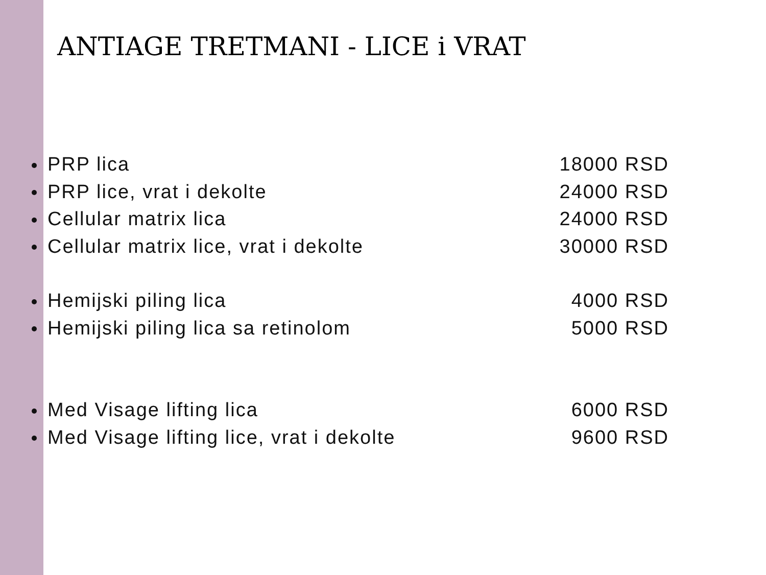ANTIAGE TRETMANI - LICE i VRAT
PRP lica 18000 RSD
PRP lice, vrat i dekolte 24000 RSD
Cellular matrix lica 24000 RSD
Cellular matrix lice, vrat i dekolte 30000 RSD
Hemijski piling lica 4000 RSD
Hemijski piling lica sa retinolom 5000 RSD
Med Visage lifting lica 6000 RSD
Med Visage lifting lice, vrat i dekolte 9600 RSD